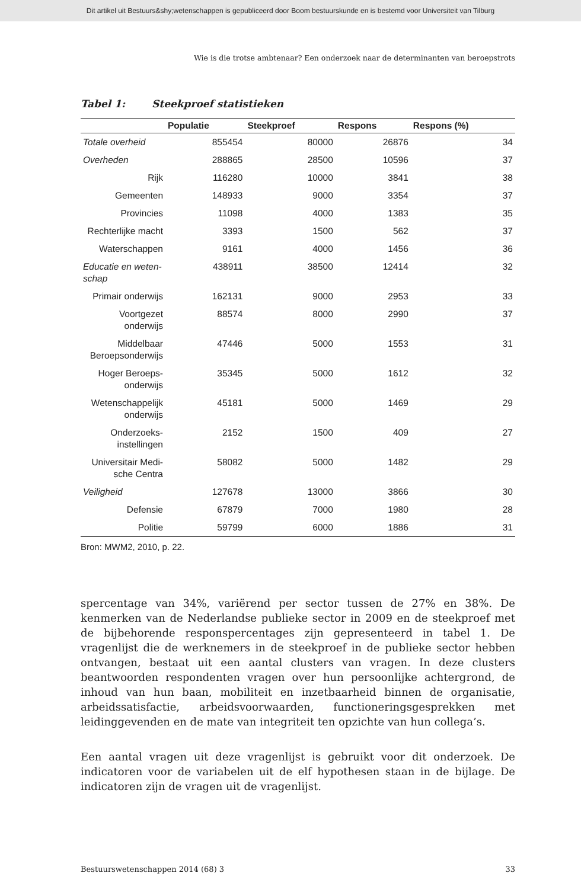Dit artikel uit Bestuurs&shy;wetenschappen is gepubliceerd door Boom bestuurskunde en is bestemd voor Universiteit van Tilburg
Wie is die trotse ambtenaar? Een onderzoek naar de determinanten van beroepstrots
Tabel 1: Steekproef statistieken
| | Populatie | Steekproef | Respons | Respons (%) |
| --- | --- | --- | --- | --- |
| Totale overheid | 855454 | 80000 | 26876 | 34 |
| Overheden | 288865 | 28500 | 10596 | 37 |
| Rijk | 116280 | 10000 | 3841 | 38 |
| Gemeenten | 148933 | 9000 | 3354 | 37 |
| Provincies | 11098 | 4000 | 1383 | 35 |
| Rechterlijke macht | 3393 | 1500 | 562 | 37 |
| Waterschappen | 9161 | 4000 | 1456 | 36 |
| Educatie en weten-schap | 438911 | 38500 | 12414 | 32 |
| Primair onderwijs | 162131 | 9000 | 2953 | 33 |
| Voortgezet onderwijs | 88574 | 8000 | 2990 | 37 |
| Middelbaar Beroepsonderwijs | 47446 | 5000 | 1553 | 31 |
| Hoger Beroeps-onderwijs | 35345 | 5000 | 1612 | 32 |
| Wetenschappelijk onderwijs | 45181 | 5000 | 1469 | 29 |
| Onderzoeks-instellingen | 2152 | 1500 | 409 | 27 |
| Universitair Medi-sche Centra | 58082 | 5000 | 1482 | 29 |
| Veiligheid | 127678 | 13000 | 3866 | 30 |
| Defensie | 67879 | 7000 | 1980 | 28 |
| Politie | 59799 | 6000 | 1886 | 31 |
Bron: MWM2, 2010, p. 22.
spercentage van 34%, variërend per sector tussen de 27% en 38%. De kenmerken van de Nederlandse publieke sector in 2009 en de steekproef met de bijbehorende responspercentages zijn gepresenteerd in tabel 1. De vragenlijst die de werknemers in de steekproef in de publieke sector hebben ontvangen, bestaat uit een aantal clusters van vragen. In deze clusters beantwoorden respondenten vragen over hun persoonlijke achtergrond, de inhoud van hun baan, mobiliteit en inzetbaarheid binnen de organisatie, arbeidssatisfactie, arbeidsvoorwaarden, functioneringsgesprekken met leidinggevenden en de mate van integriteit ten opzichte van hun collega’s.
Een aantal vragen uit deze vragenlijst is gebruikt voor dit onderzoek. De indicatoren voor de variabelen uit de elf hypothesen staan in de bijlage. De indicatoren zijn de vragen uit de vragenlijst.
Bestuurswetenschappen 2014 (68) 3 33